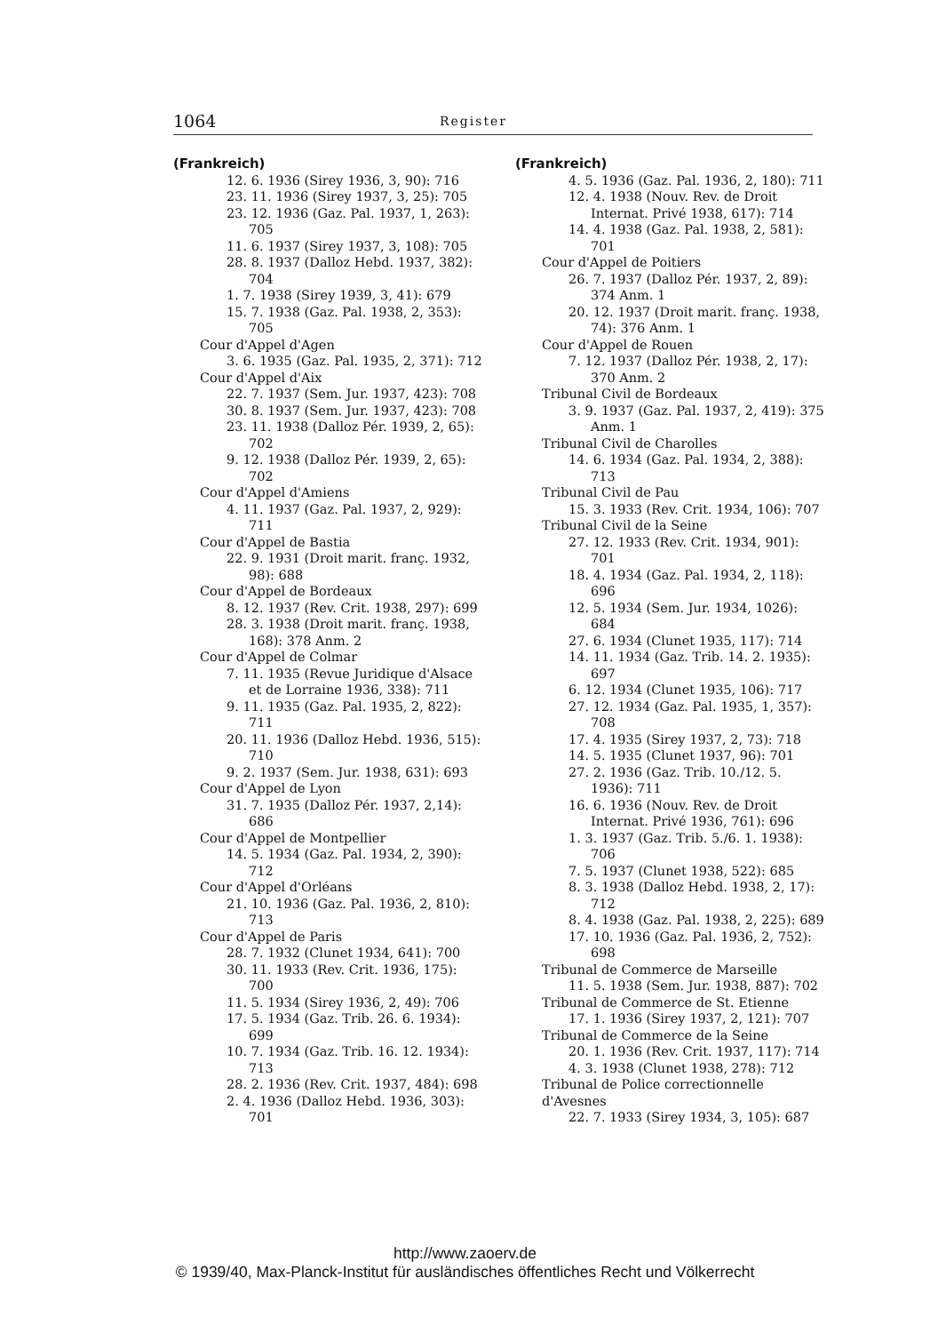1064 Register
(Frankreich)
12. 6. 1936 (Sirey 1936, 3, 90): 716
23. 11. 1936 (Sirey 1937, 3, 25): 705
23. 12. 1936 (Gaz. Pal. 1937, 1, 263): 705
11. 6. 1937 (Sirey 1937, 3, 108): 705
28. 8. 1937 (Dalloz Hebd. 1937, 382): 704
1. 7. 1938 (Sirey 1939, 3, 41): 679
15. 7. 1938 (Gaz. Pal. 1938, 2, 353): 705
Cour d'Appel d'Agen
3. 6. 1935 (Gaz. Pal. 1935, 2, 371): 712
Cour d'Appel d'Aix
22. 7. 1937 (Sem. Jur. 1937, 423): 708
30. 8. 1937 (Sem. Jur. 1937, 423): 708
23. 11. 1938 (Dalloz Pér. 1939, 2, 65): 702
9. 12. 1938 (Dalloz Pér. 1939, 2, 65): 702
Cour d'Appel d'Amiens
4. 11. 1937 (Gaz. Pal. 1937, 2, 929): 711
Cour d'Appel de Bastia
22. 9. 1931 (Droit marit. franç. 1932, 98): 688
Cour d'Appel de Bordeaux
8. 12. 1937 (Rev. Crit. 1938, 297): 699
28. 3. 1938 (Droit marit. franç. 1938, 168): 378 Anm. 2
Cour d'Appel de Colmar
7. 11. 1935 (Revue Juridique d'Alsace et de Lorraine 1936, 338): 711
9. 11. 1935 (Gaz. Pal. 1935, 2, 822): 711
20. 11. 1936 (Dalloz Hebd. 1936, 515): 710
9. 2. 1937 (Sem. Jur. 1938, 631): 693
Cour d'Appel de Lyon
31. 7. 1935 (Dalloz Pér. 1937, 2,14): 686
Cour d'Appel de Montpellier
14. 5. 1934 (Gaz. Pal. 1934, 2, 390): 712
Cour d'Appel d'Orléans
21. 10. 1936 (Gaz. Pal. 1936, 2, 810): 713
Cour d'Appel de Paris
28. 7. 1932 (Clunet 1934, 641): 700
30. 11. 1933 (Rev. Crit. 1936, 175): 700
11. 5. 1934 (Sirey 1936, 2, 49): 706
17. 5. 1934 (Gaz. Trib. 26. 6. 1934): 699
10. 7. 1934 (Gaz. Trib. 16. 12. 1934): 713
28. 2. 1936 (Rev. Crit. 1937, 484): 698
2. 4. 1936 (Dalloz Hebd. 1936, 303): 701
(Frankreich)
4. 5. 1936 (Gaz. Pal. 1936, 2, 180): 711
12. 4. 1938 (Nouv. Rev. de Droit Internat. Privé 1938, 617): 714
14. 4. 1938 (Gaz. Pal. 1938, 2, 581): 701
Cour d'Appel de Poitiers
26. 7. 1937 (Dalloz Pér. 1937, 2, 89): 374 Anm. 1
20. 12. 1937 (Droit marit. franç. 1938, 74): 376 Anm. 1
Cour d'Appel de Rouen
7. 12. 1937 (Dalloz Pér. 1938, 2, 17): 370 Anm. 2
Tribunal Civil de Bordeaux
3. 9. 1937 (Gaz. Pal. 1937, 2, 419): 375 Anm. 1
Tribunal Civil de Charolles
14. 6. 1934 (Gaz. Pal. 1934, 2, 388): 713
Tribunal Civil de Pau
15. 3. 1933 (Rev. Crit. 1934, 106): 707
Tribunal Civil de la Seine
27. 12. 1933 (Rev. Crit. 1934, 901): 701
18. 4. 1934 (Gaz. Pal. 1934, 2, 118): 696
12. 5. 1934 (Sem. Jur. 1934, 1026): 684
27. 6. 1934 (Clunet 1935, 117): 714
14. 11. 1934 (Gaz. Trib. 14. 2. 1935): 697
6. 12. 1934 (Clunet 1935, 106): 717
27. 12. 1934 (Gaz. Pal. 1935, 1, 357): 708
17. 4. 1935 (Sirey 1937, 2, 73): 718
14. 5. 1935 (Clunet 1937, 96): 701
27. 2. 1936 (Gaz. Trib. 10./12. 5. 1936): 711
16. 6. 1936 (Nouv. Rev. de Droit Internat. Privé 1936, 761): 696
1. 3. 1937 (Gaz. Trib. 5./6. 1. 1938): 706
7. 5. 1937 (Clunet 1938, 522): 685
8. 3. 1938 (Dalloz Hebd. 1938, 2, 17): 712
8. 4. 1938 (Gaz. Pal. 1938, 2, 225): 689
17. 10. 1936 (Gaz. Pal. 1936, 2, 752): 698
Tribunal de Commerce de Marseille
11. 5. 1938 (Sem. Jur. 1938, 887): 702
Tribunal de Commerce de St. Etienne
17. 1. 1936 (Sirey 1937, 2, 121): 707
Tribunal de Commerce de la Seine
20. 1. 1936 (Rev. Crit. 1937, 117): 714
4. 3. 1938 (Clunet 1938, 278): 712
Tribunal de Police correctionnelle d'Avesnes
22. 7. 1933 (Sirey 1934, 3, 105): 687
http://www.zaoerv.de
© 1939/40, Max-Planck-Institut für ausländisches öffentliches Recht und Völkerrecht